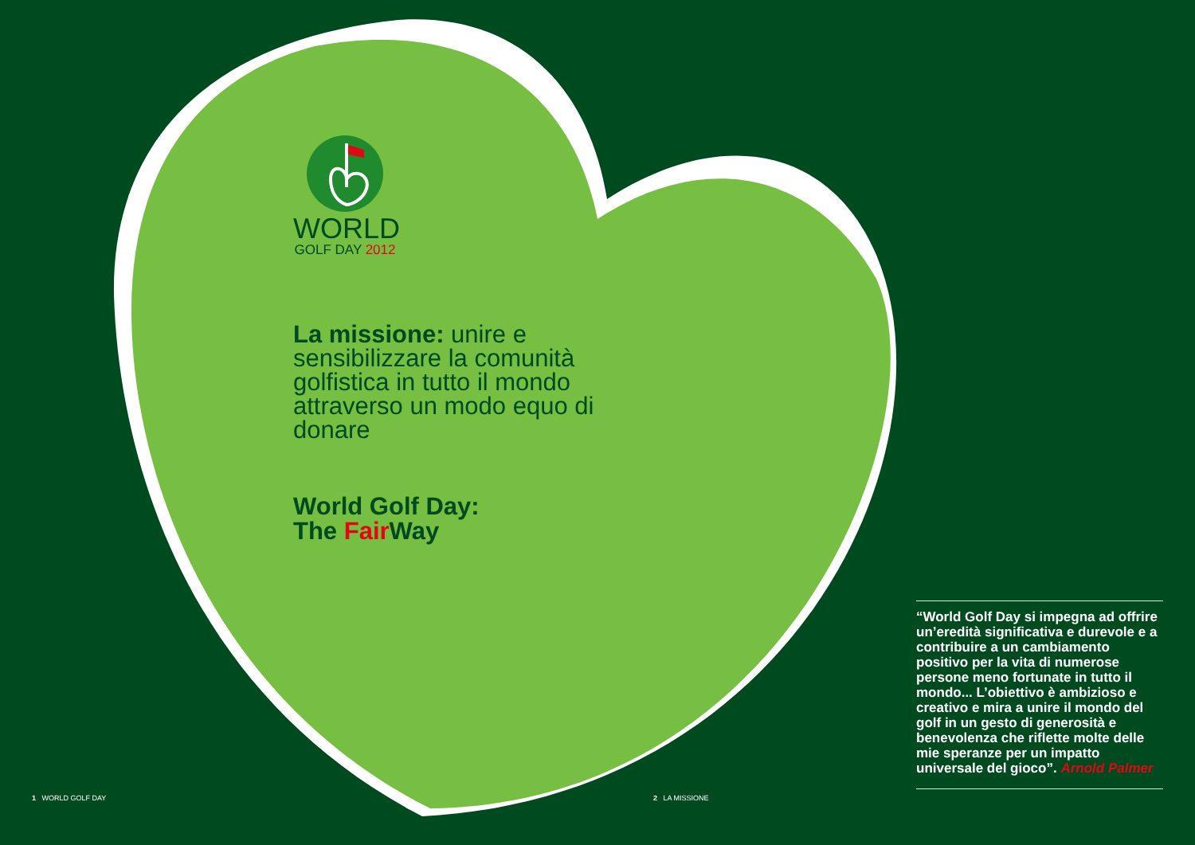WORLD
GOLF DAY 2012
La missione: unire e sensibilizzare la comunità golfistica in tutto il mondo attraverso un modo equo di donare
World Golf Day:
The Fair Way
“World Golf Day si impegna ad offrire un’eredità significativa e durevole e a contribuire a un cambiamento positivo per la vita di numerose persone meno fortunate in tutto il mondo... L’obiettivo è ambizioso e creativo e mira a unire il mondo del golf in un gesto di generosità e benevolenza che riflette molte delle mie speranze per un impatto universale del gioco”. Arnold Palmer
1 WORLD GOLF DAY 2 LA MISSIONE